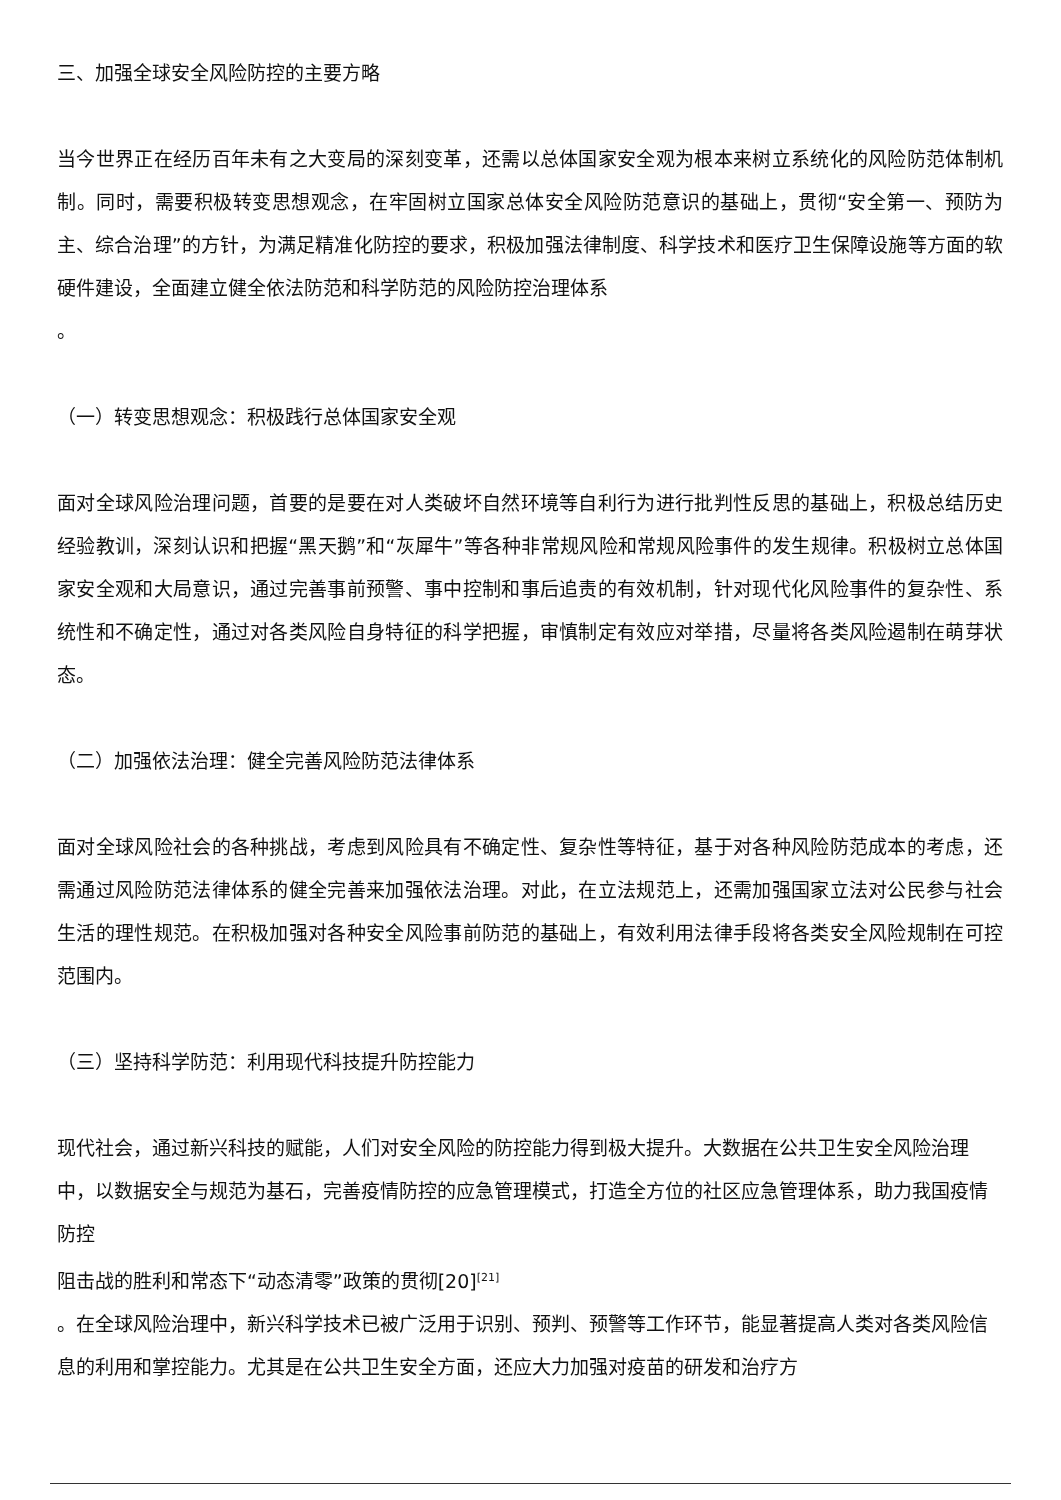三、加强全球安全风险防控的主要方略
当今世界正在经历百年未有之大变局的深刻变革，还需以总体国家安全观为根本来树立系统化的风险防范体制机制。同时，需要积极转变思想观念，在牢固树立国家总体安全风险防范意识的基础上，贯彻“安全第一、预防为主、综合治理”的方针，为满足精准化防控的要求，积极加强法律制度、科学技术和医疗卫生保障设施等方面的软硬件建设，全面建立健全依法防范和科学防范的风险防控治理体系
。
（一）转变思想观念：积极践行总体国家安全观
面对全球风险治理问题，首要的是要在对人类破坏自然环境等自利行为进行批判性反思的基础上，积极总结历史经验教训，深刻认识和把握“黑天鹅”和“灰犀牛”等各种非常规风险和常规风险事件的发生规律。积极树立总体国家安全观和大局意识，通过完善事前预警、事中控制和事后追责的有效机制，针对现代化风险事件的复杂性、系统性和不确定性，通过对各类风险自身特征的科学把握，审慎制定有效应对举措，尽量将各类风险遏制在萌芽状态。
（二）加强依法治理：健全完善风险防范法律体系
面对全球风险社会的各种挑战，考虑到风险具有不确定性、复杂性等特征，基于对各种风险防范成本的考虑，还需通过风险防范法律体系的健全完善来加强依法治理。对此，在立法规范上，还需加强国家立法对公民参与社会生活的理性规范。在积极加强对各种安全风险事前防范的基础上，有效利用法律手段将各类安全风险规制在可控范围内。
（三）坚持科学防范：利用现代科技提升防控能力
现代社会，通过新兴科技的赋能，人们对安全风险的防控能力得到极大提升。大数据在公共卫生安全风险治理中，以数据安全与规范为基石，完善疫情防控的应急管理模式，打造全方位的社区应急管理体系，助力我国疫情防控
阻击战的胜利和常态下“动态清零”政策的贯彻[20]<sup>[21]</sup>
。在全球风险治理中，新兴科学技术已被广泛用于识别、预判、预警等工作环节，能显著提高人类对各类风险信息的利用和掌控能力。尤其是在公共卫生安全方面，还应大力加强对疫苗的研发和治疗方